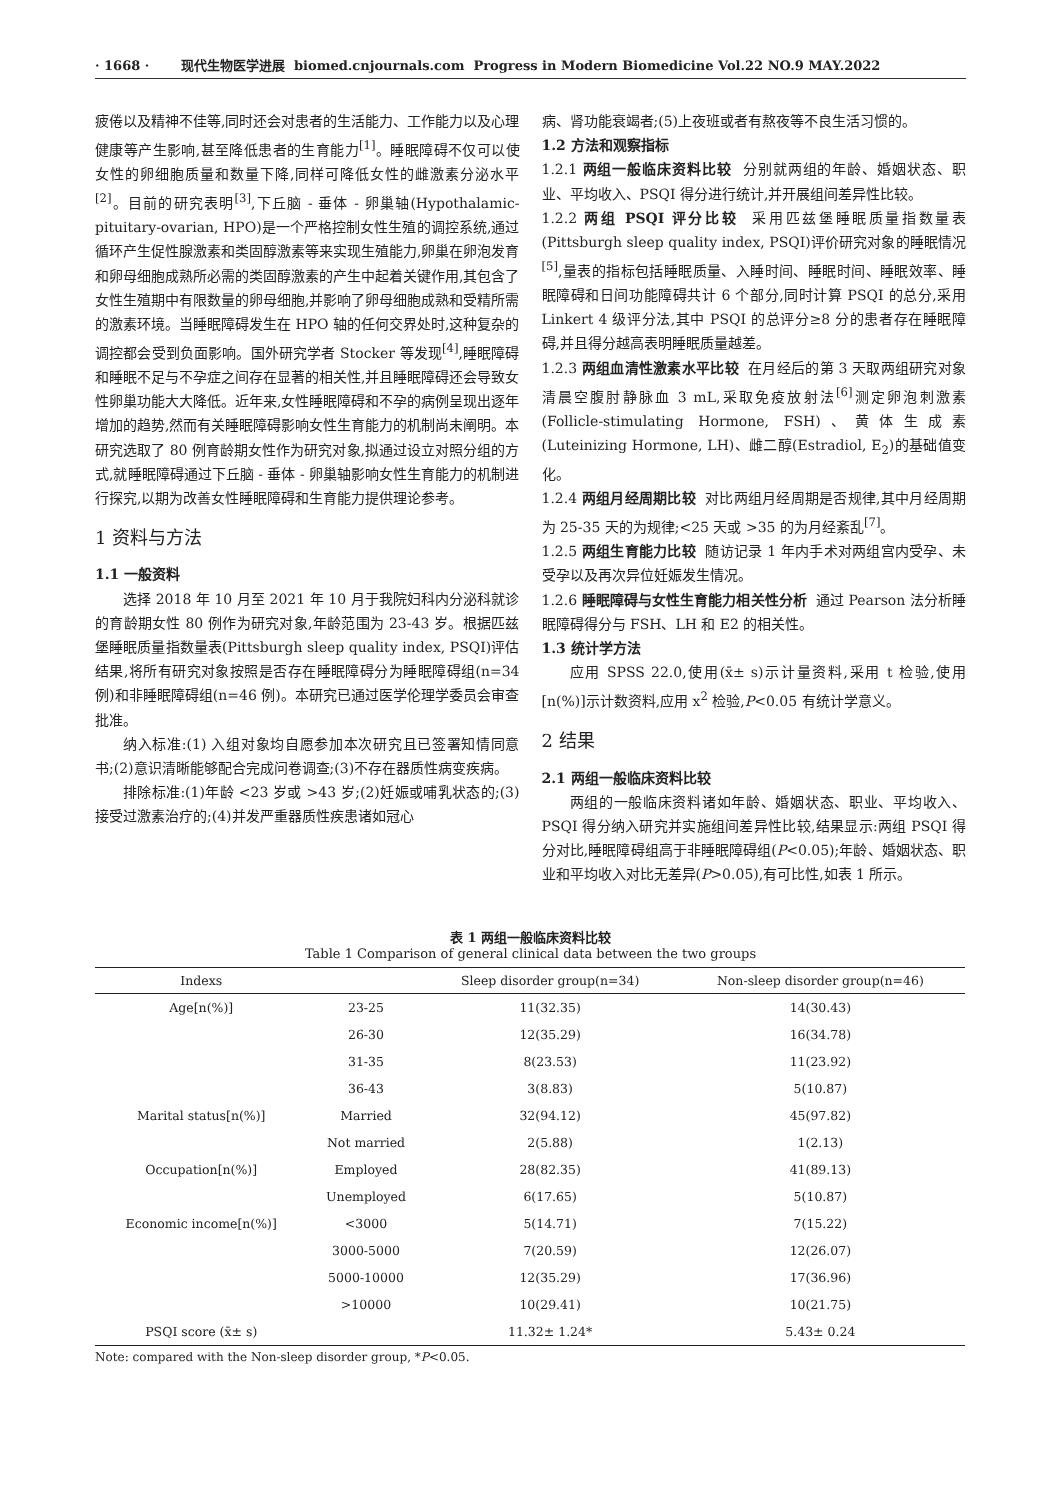· 1668 · 现代生物医学进展 biomed.cnjournals.com Progress in Modern Biomedicine Vol.22 NO.9 MAY.2022
疲倦以及精神不佳等,同时还会对患者的生活能力、工作能力以及心理健康等产生影响,甚至降低患者的生育能力<sup>[1]</sup>。睡眠障碍不仅可以使女性的卵细胞质量和数量下降,同样可降低女性的雌激素分泌水平<sup>[2]</sup>。目前的研究表明<sup>[3]</sup>,下丘脑 - 垂体 - 卵巢轴(Hypothalamic-pituitary-ovarian, HPO)是一个严格控制女性生殖的调控系统,通过循环产生促性腺激素和类固醇激素等来实现生殖能力,卵巢在卵泡发育和卵母细胞成熟所必需的类固醇激素的产生中起着关键作用,其包含了女性生殖期中有限数量的卵母细胞,并影响了卵母细胞成熟和受精所需的激素环境。当睡眠障碍发生在 HPO 轴的任何交界处时,这种复杂的调控都会受到负面影响。国外研究学者 Stocker 等发现<sup>[4]</sup>,睡眠障碍和睡眠不足与不孕症之间存在显著的相关性,并且睡眠障碍还会导致女性卵巢功能大大降低。近年来,女性睡眠障碍和不孕的病例呈现出逐年增加的趋势,然而有关睡眠障碍影响女性生育能力的机制尚未阐明。本研究选取了 80 例育龄期女性作为研究对象,拟通过设立对照分组的方式,就睡眠障碍通过下丘脑 - 垂体 - 卵巢轴影响女性生育能力的机制进行探究,以期为改善女性睡眠障碍和生育能力提供理论参考。
1 资料与方法
1.1 一般资料
选择 2018 年 10 月至 2021 年 10 月于我院妇科内分泌科就诊的育龄期女性 80 例作为研究对象,年龄范围为 23-43 岁。根据匹兹堡睡眠质量指数量表(Pittsburgh sleep quality index, PSQI)评估结果,将所有研究对象按照是否存在睡眠障碍分为睡眠障碍组(n=34 例)和非睡眠障碍组(n=46 例)。本研究已通过医学伦理学委员会审查批准。
纳入标准:(1) 入组对象均自愿参加本次研究且已签署知情同意书;(2)意识清晰能够配合完成问卷调查;(3)不存在器质性病变疾病。
排除标准:(1)年龄 <23 岁或 >43 岁;(2)妊娠或哺乳状态的;(3)接受过激素治疗的;(4)并发严重器质性疾患诸如冠心
病、肾功能衰竭者;(5)上夜班或者有熬夜等不良生活习惯的。
1.2 方法和观察指标
1.2.1 两组一般临床资料比较 分别就两组的年龄、婚姻状态、职业、平均收入、PSQI 得分进行统计,并开展组间差异性比较。
1.2.2 两组 PSQI 评分比较 采用匹兹堡睡眠质量指数量表(Pittsburgh sleep quality index, PSQI)评价研究对象的睡眠情况<sup>[5]</sup>,量表的指标包括睡眠质量、入睡时间、睡眠时间、睡眠效率、睡眠障碍和日间功能障碍共计 6 个部分,同时计算 PSQI 的总分,采用 Linkert 4 级评分法,其中 PSQI 的总评分≥8 分的患者存在睡眠障碍,并且得分越高表明睡眠质量越差。
1.2.3 两组血清性激素水平比较 在月经后的第 3 天取两组研究对象清晨空腹肘静脉血 3 mL,采取免疫放射法<sup>[6]</sup>测定卵泡刺激素(Follicle-stimulating Hormone, FSH)、黄体生成素(Luteinizing Hormone, LH)、雌二醇(Estradiol, E<sub>2</sub>)的基础值变化。
1.2.4 两组月经周期比较 对比两组月经周期是否规律,其中月经周期为 25-35 天的为规律;<25 天或 >35 的为月经紊乱<sup>[7]</sup>。
1.2.5 两组生育能力比较 随访记录 1 年内手术对两组宫内受孕、未受孕以及再次异位妊娠发生情况。
1.2.6 睡眠障碍与女性生育能力相关性分析 通过 Pearson 法分析睡眠障碍得分与 FSH、LH 和 E2 的相关性。
1.3 统计学方法
应用 SPSS 22.0,使用(x̄± s)示计量资料,采用 t 检验,使用[n(%)]示计数资料,应用 x<sup>2</sup> 检验,P<0.05 有统计学意义。
2 结果
2.1 两组一般临床资料比较
两组的一般临床资料诸如年龄、婚姻状态、职业、平均收入、PSQI 得分纳入研究并实施组间差异性比较,结果显示:两组 PSQI 得分对比,睡眠障碍组高于非睡眠障碍组(P<0.05);年龄、婚姻状态、职业和平均收入对比无差异(P>0.05),有可比性,如表 1 所示。
表 1 两组一般临床资料比较
Table 1 Comparison of general clinical data between the two groups
| Indexs | | Sleep disorder group(n=34) | Non-sleep disorder group(n=46) |
| --- | --- | --- | --- |
| Age[n(%)] | 23-25 | 11(32.35) | 14(30.43) |
| | 26-30 | 12(35.29) | 16(34.78) |
| | 31-35 | 8(23.53) | 11(23.92) |
| | 36-43 | 3(8.83) | 5(10.87) |
| Marital status[n(%)] | Married | 32(94.12) | 45(97.82) |
| | Not married | 2(5.88) | 1(2.13) |
| Occupation[n(%)] | Employed | 28(82.35) | 41(89.13) |
| | Unemployed | 6(17.65) | 5(10.87) |
| Economic income[n(%)] | <3000 | 5(14.71) | 7(15.22) |
| | 3000-5000 | 7(20.59) | 12(26.07) |
| | 5000-10000 | 12(35.29) | 17(36.96) |
| | >10000 | 10(29.41) | 10(21.75) |
| PSQI score (x̄± s) | | 11.32± 1.24* | 5.43± 0.24 |
Note: compared with the Non-sleep disorder group, *P<0.05.